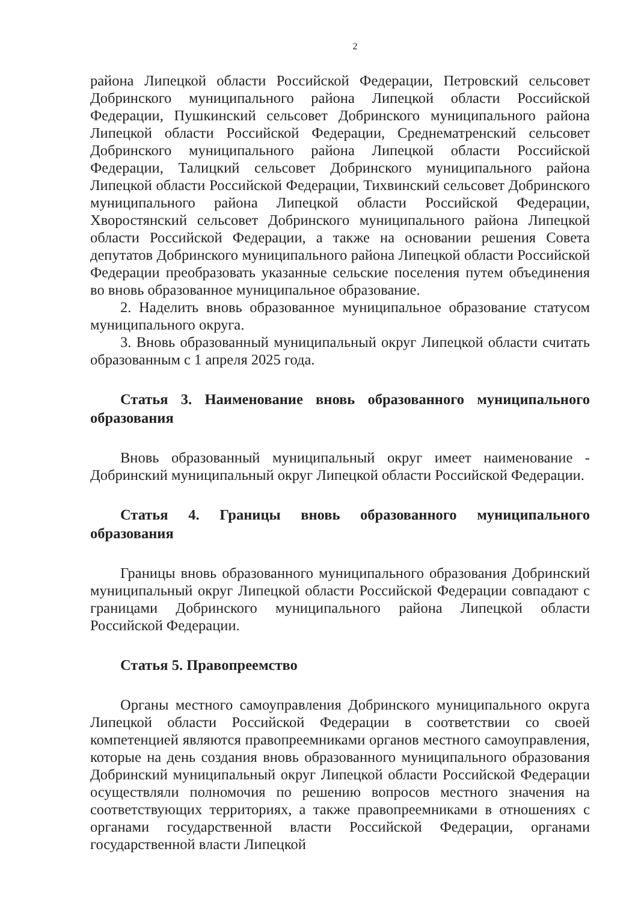2
района Липецкой области Российской Федерации, Петровский сельсовет Добринского муниципального района Липецкой области Российской Федерации, Пушкинский сельсовет Добринского муниципального района Липецкой области Российской Федерации, Среднематренский сельсовет Добринского муниципального района Липецкой области Российской Федерации, Талицкий сельсовет Добринского муниципального района Липецкой области Российской Федерации, Тихвинский сельсовет Добринского муниципального района Липецкой области Российской Федерации, Хворостянский сельсовет Добринского муниципального района Липецкой области Российской Федерации, а также на основании решения Совета депутатов Добринского муниципального района Липецкой области Российской Федерации преобразовать указанные сельские поселения путем объединения во вновь образованное муниципальное образование.
2. Наделить вновь образованное муниципальное образование статусом муниципального округа.
3. Вновь образованный муниципальный округ Липецкой области считать образованным с 1 апреля 2025 года.
Статья 3. Наименование вновь образованного муниципального образования
Вновь образованный муниципальный округ имеет наименование - Добринский муниципальный округ Липецкой области Российской Федерации.
Статья 4. Границы вновь образованного муниципального образования
Границы вновь образованного муниципального образования Добринский муниципальный округ Липецкой области Российской Федерации совпадают с границами Добринского муниципального района Липецкой области Российской Федерации.
Статья 5. Правопреемство
Органы местного самоуправления Добринского муниципального округа Липецкой области Российской Федерации в соответствии со своей компетенцией являются правопреемниками органов местного самоуправления, которые на день создания вновь образованного муниципального образования Добринский муниципальный округ Липецкой области Российской Федерации осуществляли полномочия по решению вопросов местного значения на соответствующих территориях, а также правопреемниками в отношениях с органами государственной власти Российской Федерации, органами государственной власти Липецкой